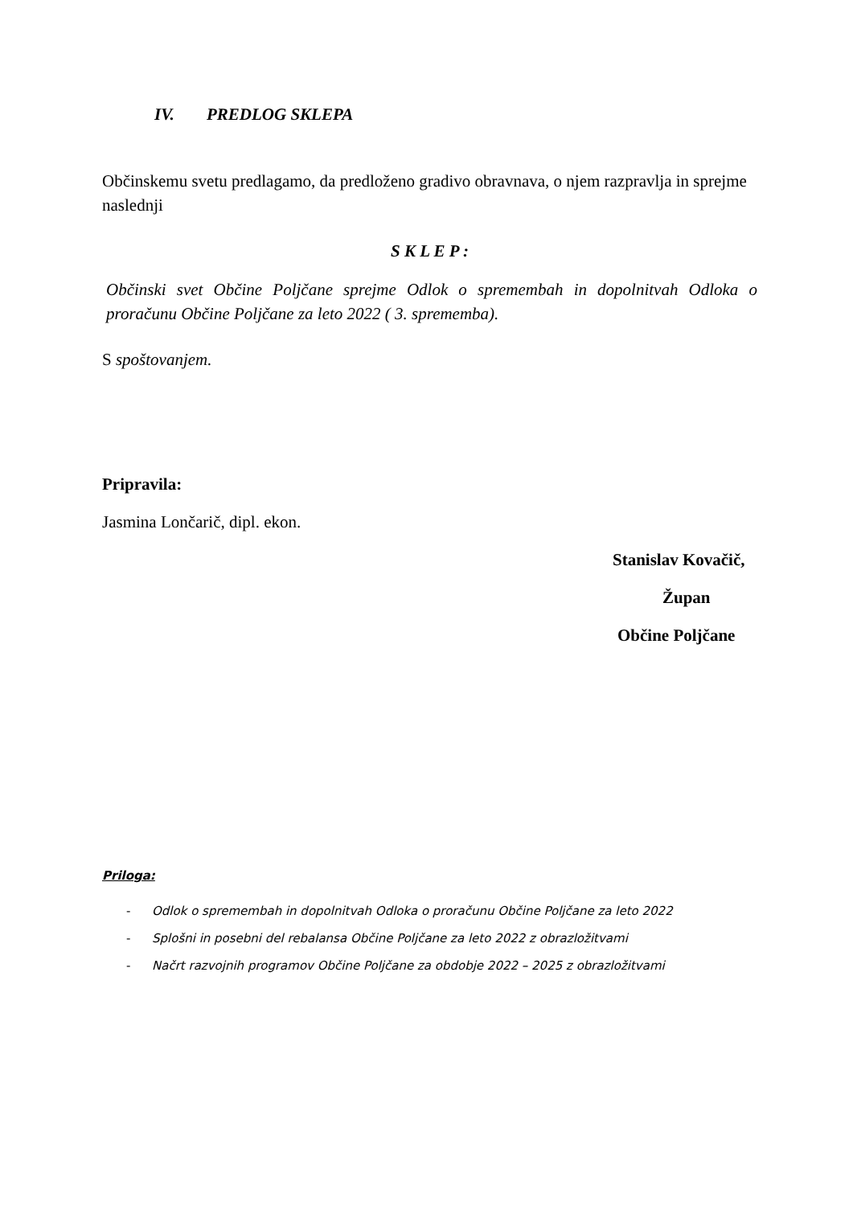IV. PREDLOG SKLEPA
Občinskemu svetu predlagamo, da predloženo gradivo obravnava, o njem razpravlja in sprejme naslednji
S K L E P :
Občinski svet Občine Poljčane sprejme Odlok o spremembah in dopolnitvah Odloka o proračunu Občine Poljčane za leto 2022 ( 3. sprememba).
S spoštovanjem.
Pripravila:
Jasmina Lončarič, dipl. ekon.
Stanislav Kovačič,
Župan
Občine Poljčane
Priloga:
- Odlok o spremembah in dopolnitvah Odloka o proračunu Občine Poljčane za leto 2022
- Splošni in posebni del rebalansa Občine Poljčane za leto 2022 z obrazložitvami
- Načrt razvojnih programov Občine Poljčane za obdobje 2022 – 2025 z obrazložitvami